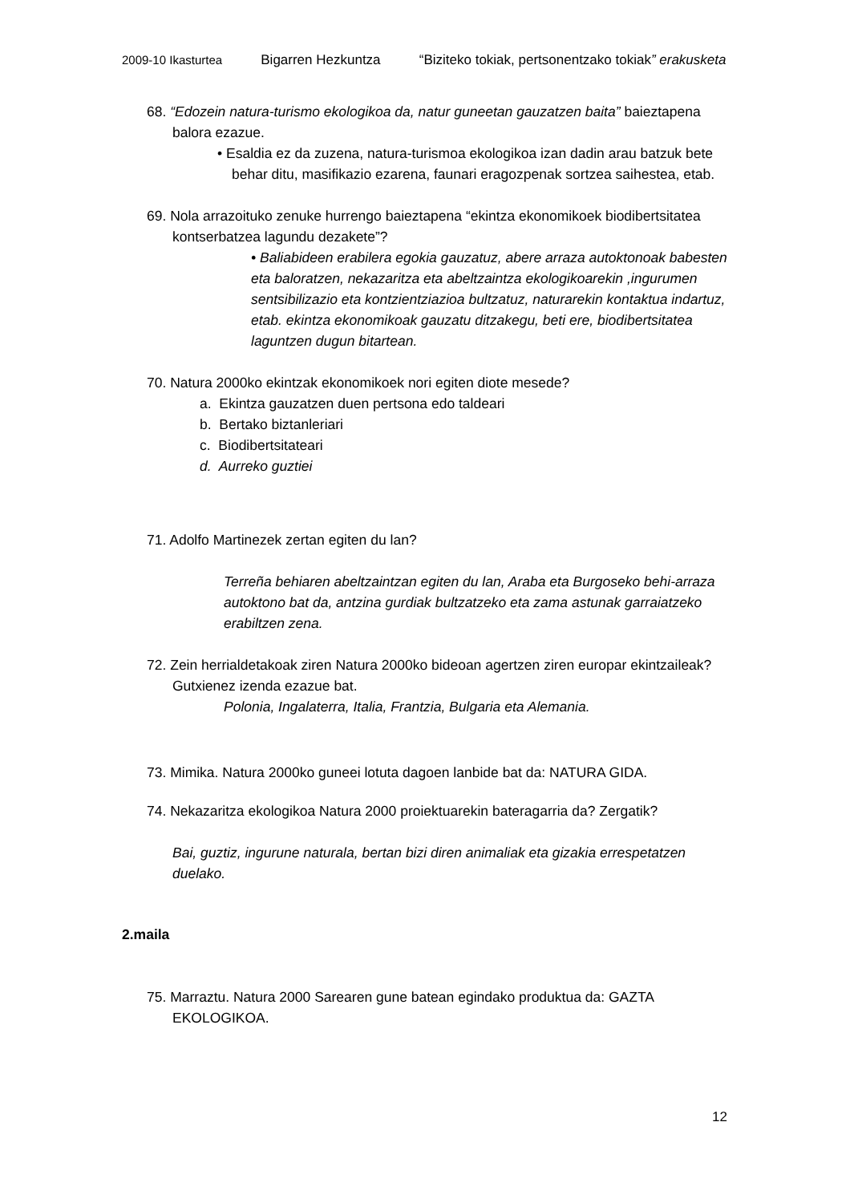2009-10 Ikasturtea Bigarren Hezkuntza “Biziteko tokiak, pertsonentzako tokiak” erakusketa
68. “Edozein natura-turismo ekologikoa da, natur guneetan gauzatzen baita” baieztapena balora ezazue.
• Esaldia ez da zuzena, natura-turismoa ekologikoa izan dadin arau batzuk bete behar ditu, masifikazio ezarena, faunari eragozpenak sortzea saihestea, etab.
69. Nola arrazoituko zenuke hurrengo baieztapena “ekintza ekonomikoek biodibertsitatea kontserbatzea lagundu dezakete”?
• Baliabideen erabilera egokia gauzatuz, abere arraza autoktonoak babesten eta baloratzen, nekazaritza eta abeltzaintza ekologikoarekin ,ingurumen sentsibilizazio eta kontzientziazioa bultzatuz, naturarekin kontaktua indartuz, etab. ekintza ekonomikoak gauzatu ditzakegu, beti ere, biodibertsitatea laguntzen dugun bitartean.
70. Natura 2000ko ekintzak ekonomikoek nori egiten diote mesede?
a. Ekintza gauzatzen duen pertsona edo taldeari
b. Bertako biztanleriari
c. Biodibertsitateari
d. Aurreko guztiei
71. Adolfo Martinezek zertan egiten du lan?
Terreña behiaren abeltzaintzan egiten du lan, Araba eta Burgoseko behi-arraza autoktono bat da, antzina gurdiak bultzatzeko eta zama astunak garraiatzeko erabiltzen zena.
72. Zein herrialdetakoak ziren Natura 2000ko bideoan agertzen ziren europar ekintzaileak? Gutxienez izenda ezazue bat.
Polonia, Ingalaterra, Italia, Frantzia, Bulgaria eta Alemania.
73. Mimika. Natura 2000ko guneei lotuta dagoen lanbide bat da: NATURA GIDA.
74. Nekazaritza ekologikoa Natura 2000 proiektuarekin bateragarria da? Zergatik?
Bai, guztiz, ingurune naturala, bertan bizi diren animaliak eta gizakia errespetatzen duelako.
2.maila
75. Marraztu. Natura 2000 Sarearen gune batean egindako produktua da: GAZTA EKOLOGIKOA.
12